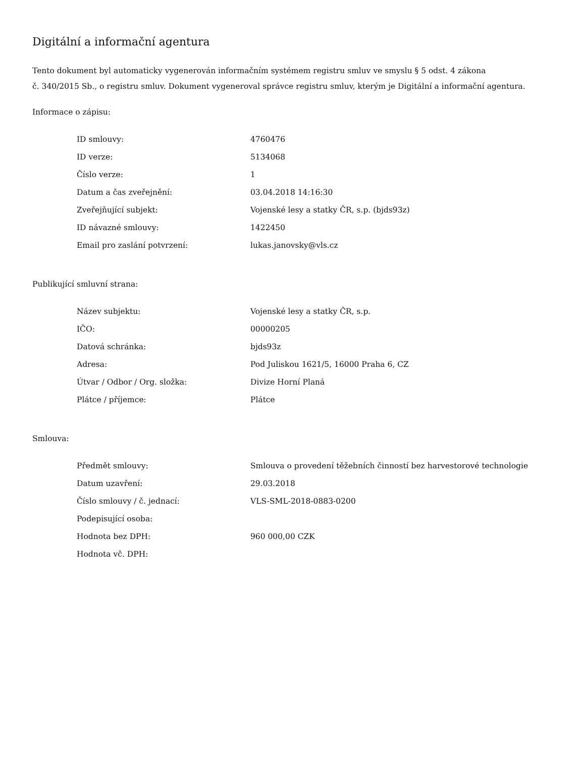Digitální a informační agentura
Tento dokument byl automaticky vygenerován informačním systémem registru smluv ve smyslu § 5 odst. 4 zákona
č. 340/2015 Sb., o registru smluv. Dokument vygeneroval správce registru smluv, kterým je Digitální a informační agentura.
Informace o zápisu:
| ID smlouvy: | 4760476 |
| ID verze: | 5134068 |
| Číslo verze: | 1 |
| Datum a čas zveřejnění: | 03.04.2018 14:16:30 |
| Zveřejňující subjekt: | Vojenské lesy a statky ČR, s.p. (bjds93z) |
| ID návazné smlouvy: | 1422450 |
| Email pro zaslání potvrzení: | lukas.janovsky@vls.cz |
Publikující smluvní strana:
| Název subjektu: | Vojenské lesy a statky ČR, s.p. |
| IČO: | 00000205 |
| Datová schránka: | bjds93z |
| Adresa: | Pod Juliskou 1621/5, 16000 Praha 6, CZ |
| Útvar / Odbor / Org. složka: | Divize Horní Planá |
| Plátce / příjemce: | Plátce |
Smlouva:
| Předmět smlouvy: | Smlouva o provedení těžebních činností bez harvestorové technologie |
| Datum uzavření: | 29.03.2018 |
| Číslo smlouvy / č. jednací: | VLS-SML-2018-0883-0200 |
| Podepisující osoba: | |
| Hodnota bez DPH: | 960 000,00 CZK |
| Hodnota vč. DPH: | |